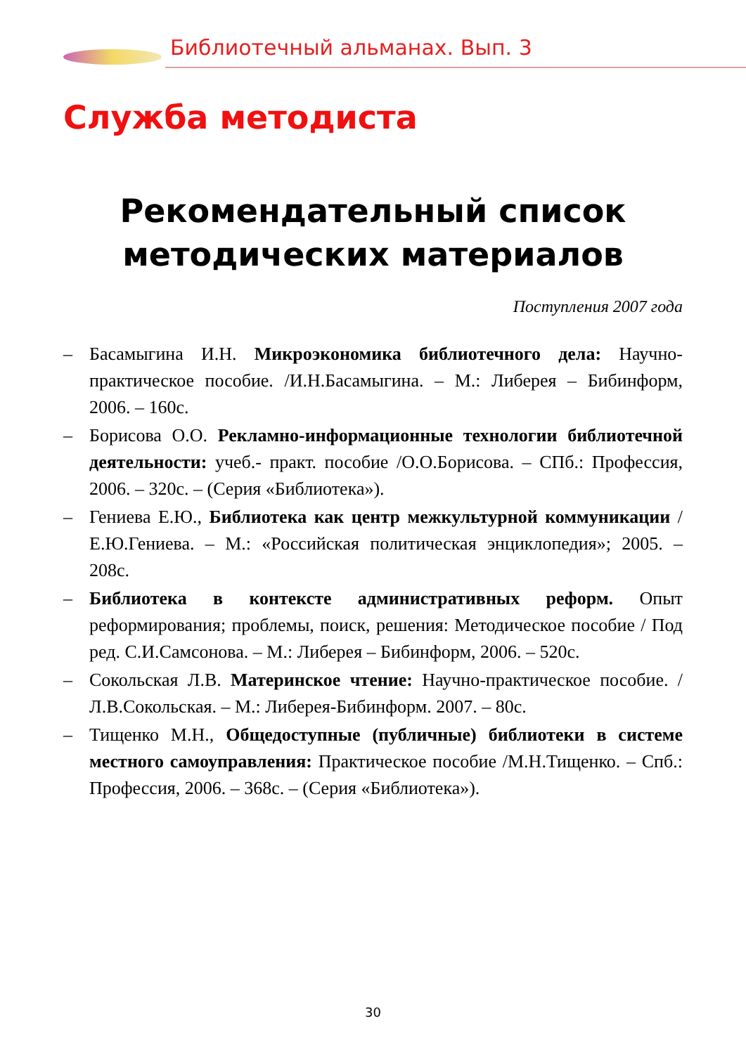Библиотечный альманах. Вып. 3
Служба методиста
Рекомендательный список
методических материалов
Поступления 2007 года
– Басамыгина И.Н. Микроэкономика библиотечного дела: Научно-практическое пособие. /И.Н.Басамыгина. – М.: Либерея – Бибинформ, 2006. – 160с.
– Борисова О.О. Рекламно-информационные технологии библиотечной деятельности: учеб.- практ. пособие /О.О.Борисова. – СПб.: Профессия, 2006. – 320с. – (Серия «Библиотека»).
– Гениева Е.Ю., Библиотека как центр межкультурной коммуникации /Е.Ю.Гениева. – М.: «Российская политическая энциклопедия»; 2005. – 208с.
– Библиотека в контексте административных реформ. Опыт реформирования; проблемы, поиск, решения: Методическое пособие / Под ред. С.И.Самсонова. – М.: Либерея – Бибинформ, 2006. – 520с.
– Сокольская Л.В. Материнское чтение: Научно-практическое пособие. /Л.В.Сокольская. – М.: Либерея-Бибинформ. 2007. – 80с.
– Тищенко М.Н., Общедоступные (публичные) библиотеки в системе местного самоуправления: Практическое пособие /М.Н.Тищенко. – Спб.: Профессия, 2006. – 368с. – (Серия «Библиотека»).
30